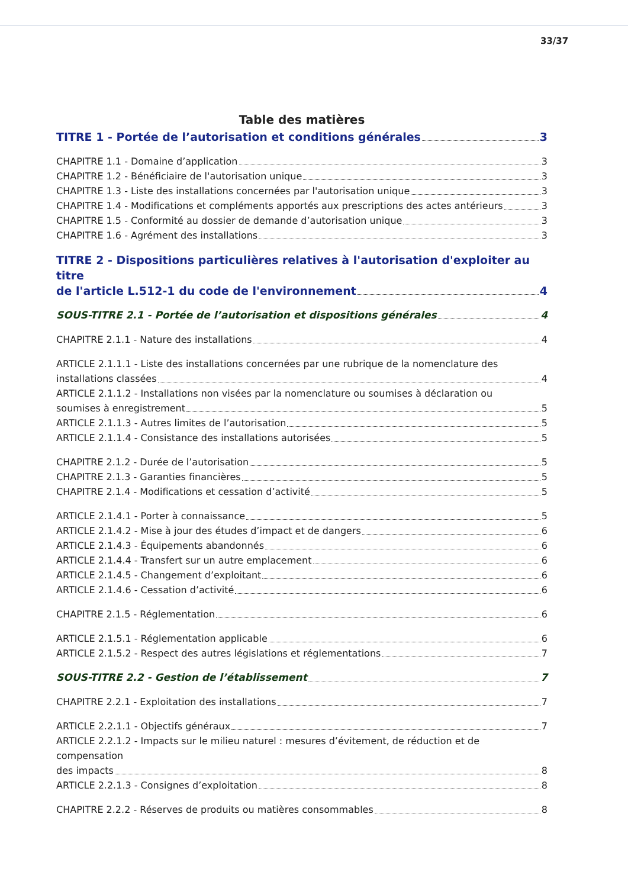33/37
Table des matières
TITRE 1 - Portée de l’autorisation et conditions générales 3
CHAPITRE 1.1 - Domaine d’application 3
CHAPITRE 1.2 - Bénéficiaire de l'autorisation unique 3
CHAPITRE 1.3 - Liste des installations concernées par l'autorisation unique 3
CHAPITRE 1.4 - Modifications et compléments apportés aux prescriptions des actes antérieurs 3
CHAPITRE 1.5 - Conformité au dossier de demande d’autorisation unique 3
CHAPITRE 1.6 - Agrément des installations 3
TITRE 2 - Dispositions particulières relatives à l'autorisation d'exploiter au titre
de l'article L.512-1 du code de l'environnement 4
SOUS-TITRE 2.1 - Portée de l’autorisation et dispositions générales 4
CHAPITRE 2.1.1 - Nature des installations 4
ARTICLE 2.1.1.1 - Liste des installations concernées par une rubrique de la nomenclature des
installations classées 4
ARTICLE 2.1.1.2 - Installations non visées par la nomenclature ou soumises à déclaration ou
soumises à enregistrement 5
ARTICLE 2.1.1.3 - Autres limites de l’autorisation 5
ARTICLE 2.1.1.4 - Consistance des installations autorisées 5
CHAPITRE 2.1.2 - Durée de l’autorisation 5
CHAPITRE 2.1.3 - Garanties financières 5
CHAPITRE 2.1.4 - Modifications et cessation d’activité 5
ARTICLE 2.1.4.1 - Porter à connaissance 5
ARTICLE 2.1.4.2 - Mise à jour des études d’impact et de dangers 6
ARTICLE 2.1.4.3 - Équipements abandonnés 6
ARTICLE 2.1.4.4 - Transfert sur un autre emplacement 6
ARTICLE 2.1.4.5 - Changement d’exploitant 6
ARTICLE 2.1.4.6 - Cessation d’activité 6
CHAPITRE 2.1.5 - Réglementation 6
ARTICLE 2.1.5.1 - Réglementation applicable 6
ARTICLE 2.1.5.2 - Respect des autres législations et réglementations 7
SOUS-TITRE 2.2 - Gestion de l’établissement 7
CHAPITRE 2.2.1 - Exploitation des installations 7
ARTICLE 2.2.1.1 - Objectifs généraux 7
ARTICLE 2.2.1.2 - Impacts sur le milieu naturel : mesures d’évitement, de réduction et de compensation
des impacts 8
ARTICLE 2.2.1.3 - Consignes d’exploitation 8
CHAPITRE 2.2.2 - Réserves de produits ou matières consommables 8